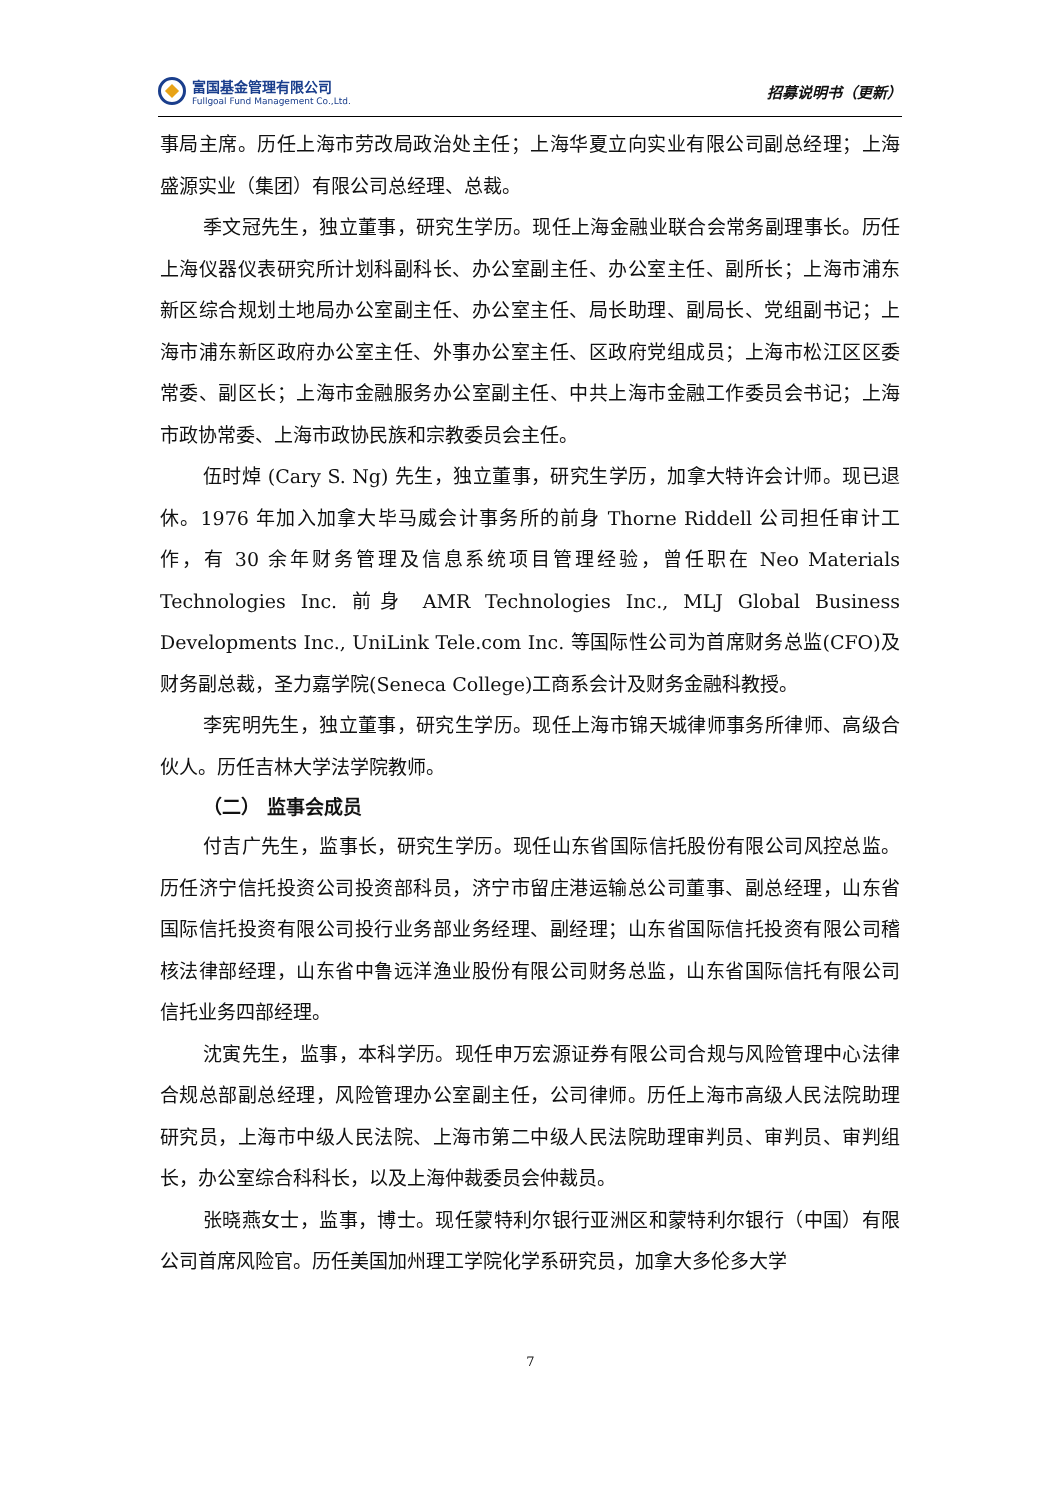富国基金管理有限公司
Fullgoal Fund Management Co.,Ltd.
招募说明书（更新）
事局主席。历任上海市劳改局政治处主任；上海华夏立向实业有限公司副总经理；上海盛源实业（集团）有限公司总经理、总裁。
季文冠先生，独立董事，研究生学历。现任上海金融业联合会常务副理事长。历任上海仪器仪表研究所计划科副科长、办公室副主任、办公室主任、副所长；上海市浦东新区综合规划土地局办公室副主任、办公室主任、局长助理、副局长、党组副书记；上海市浦东新区政府办公室主任、外事办公室主任、区政府党组成员；上海市松江区区委常委、副区长；上海市金融服务办公室副主任、中共上海市金融工作委员会书记；上海市政协常委、上海市政协民族和宗教委员会主任。
伍时焯 (Cary S. Ng) 先生，独立董事，研究生学历，加拿大特许会计师。现已退休。1976 年加入加拿大毕马威会计事务所的前身 Thorne Riddell 公司担任审计工作，有 30 余年财务管理及信息系统项目管理经验，曾任职在 Neo Materials Technologies Inc. 前身 AMR Technologies Inc., MLJ Global Business Developments Inc., UniLink Tele.com Inc. 等国际性公司为首席财务总监(CFO)及财务副总裁，圣力嘉学院(Seneca College)工商系会计及财务金融科教授。
李宪明先生，独立董事，研究生学历。现任上海市锦天城律师事务所律师、高级合伙人。历任吉林大学法学院教师。
（二） 监事会成员
付吉广先生，监事长，研究生学历。现任山东省国际信托股份有限公司风控总监。历任济宁信托投资公司投资部科员，济宁市留庄港运输总公司董事、副总经理，山东省国际信托投资有限公司投行业务部业务经理、副经理；山东省国际信托投资有限公司稽核法律部经理，山东省中鲁远洋渔业股份有限公司财务总监，山东省国际信托有限公司信托业务四部经理。
沈寅先生，监事，本科学历。现任申万宏源证券有限公司合规与风险管理中心法律合规总部副总经理，风险管理办公室副主任，公司律师。历任上海市高级人民法院助理研究员，上海市中级人民法院、上海市第二中级人民法院助理审判员、审判员、审判组长，办公室综合科科长，以及上海仲裁委员会仲裁员。
张晓燕女士，监事，博士。现任蒙特利尔银行亚洲区和蒙特利尔银行（中国）有限公司首席风险官。历任美国加州理工学院化学系研究员，加拿大多伦多大学
7